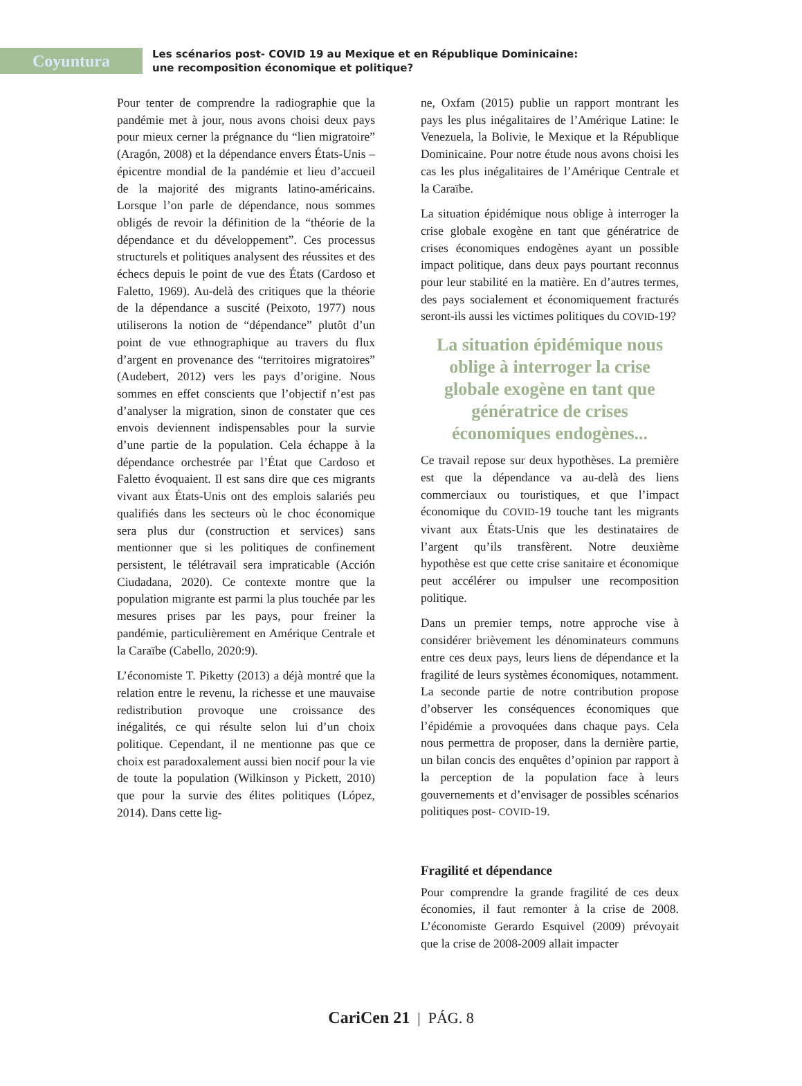Coyuntura
Les scénarios post- COVID 19 au Mexique et en République Dominicaine:
une recomposition économique et politique?
Pour tenter de comprendre la radiographie que la pandémie met à jour, nous avons choisi deux pays pour mieux cerner la prégnance du “lien migratoire” (Aragón, 2008) et la dépendance envers États-Unis –épicentre mondial de la pandémie et lieu d’accueil de la majorité des migrants latino-américains. Lorsque l’on parle de dépendance, nous sommes obligés de revoir la définition de la “théorie de la dépendance et du développement”. Ces processus structurels et politiques analysent des réussites et des échecs depuis le point de vue des États (Cardoso et Faletto, 1969). Au-delà des critiques que la théorie de la dépendance a suscité (Peixoto, 1977) nous utiliserons la notion de “dépendance” plutôt d’un point de vue ethnographique au travers du flux d’argent en provenance des “territoires migratoires” (Audebert, 2012) vers les pays d’origine. Nous sommes en effet conscients que l’objectif n’est pas d’analyser la migration, sinon de constater que ces envois deviennent indispensables pour la survie d’une partie de la population. Cela échappe à la dépendance orchestrée par l’État que Cardoso et Faletto évoquaient. Il est sans dire que ces migrants vivant aux États-Unis ont des emplois salariés peu qualifiés dans les secteurs où le choc économique sera plus dur (construction et services) sans mentionner que si les politiques de confinement persistent, le télétravail sera impraticable (Acción Ciudadana, 2020). Ce contexte montre que la population migrante est parmi la plus touchée par les mesures prises par les pays, pour freiner la pandémie, particulièrement en Amérique Centrale et la Caraïbe (Cabello, 2020:9).
L’économiste T. Piketty (2013) a déjà montré que la relation entre le revenu, la richesse et une mauvaise redistribution provoque une croissance des inégalités, ce qui résulte selon lui d’un choix politique. Cependant, il ne mentionne pas que ce choix est paradoxalement aussi bien nocif pour la vie de toute la population (Wilkinson y Pickett, 2010) que pour la survie des élites politiques (López, 2014). Dans cette lig-
ne, Oxfam (2015) publie un rapport montrant les pays les plus inégalitaires de l’Amérique Latine: le Venezuela, la Bolivie, le Mexique et la République Dominicaine. Pour notre étude nous avons choisi les cas les plus inégalitaires de l’Amérique Centrale et la Caraïbe.
La situation épidémique nous oblige à interroger la crise globale exogène en tant que génératrice de crises économiques endogènes ayant un possible impact politique, dans deux pays pourtant reconnus pour leur stabilité en la matière. En d’autres termes, des pays socialement et économiquement fracturés seront-ils aussi les victimes politiques du COVID-19?
La situation épidémique nous oblige à interroger la crise globale exogène en tant que génératrice de crises économiques endogènes...
Ce travail repose sur deux hypothèses. La première est que la dépendance va au-delà des liens commerciaux ou touristiques, et que l’impact économique du COVID-19 touche tant les migrants vivant aux États-Unis que les destinataires de l’argent qu’ils transfèrent. Notre deuxième hypothèse est que cette crise sanitaire et économique peut accélérer ou impulser une recomposition politique.
Dans un premier temps, notre approche vise à considérer brièvement les dénominateurs communs entre ces deux pays, leurs liens de dépendance et la fragilité de leurs systèmes économiques, notamment. La seconde partie de notre contribution propose d’observer les conséquences économiques que l’épidémie a provoquées dans chaque pays. Cela nous permettra de proposer, dans la dernière partie, un bilan concis des enquêtes d’opinion par rapport à la perception de la population face à leurs gouvernements et d’envisager de possibles scénarios politiques post- COVID-19.
Fragilité et dépendance
Pour comprendre la grande fragilité de ces deux économies, il faut remonter à la crise de 2008. L’économiste Gerardo Esquivel (2009) prévoyait que la crise de 2008-2009 allait impacter
CariCen 21 | PÁG. 8